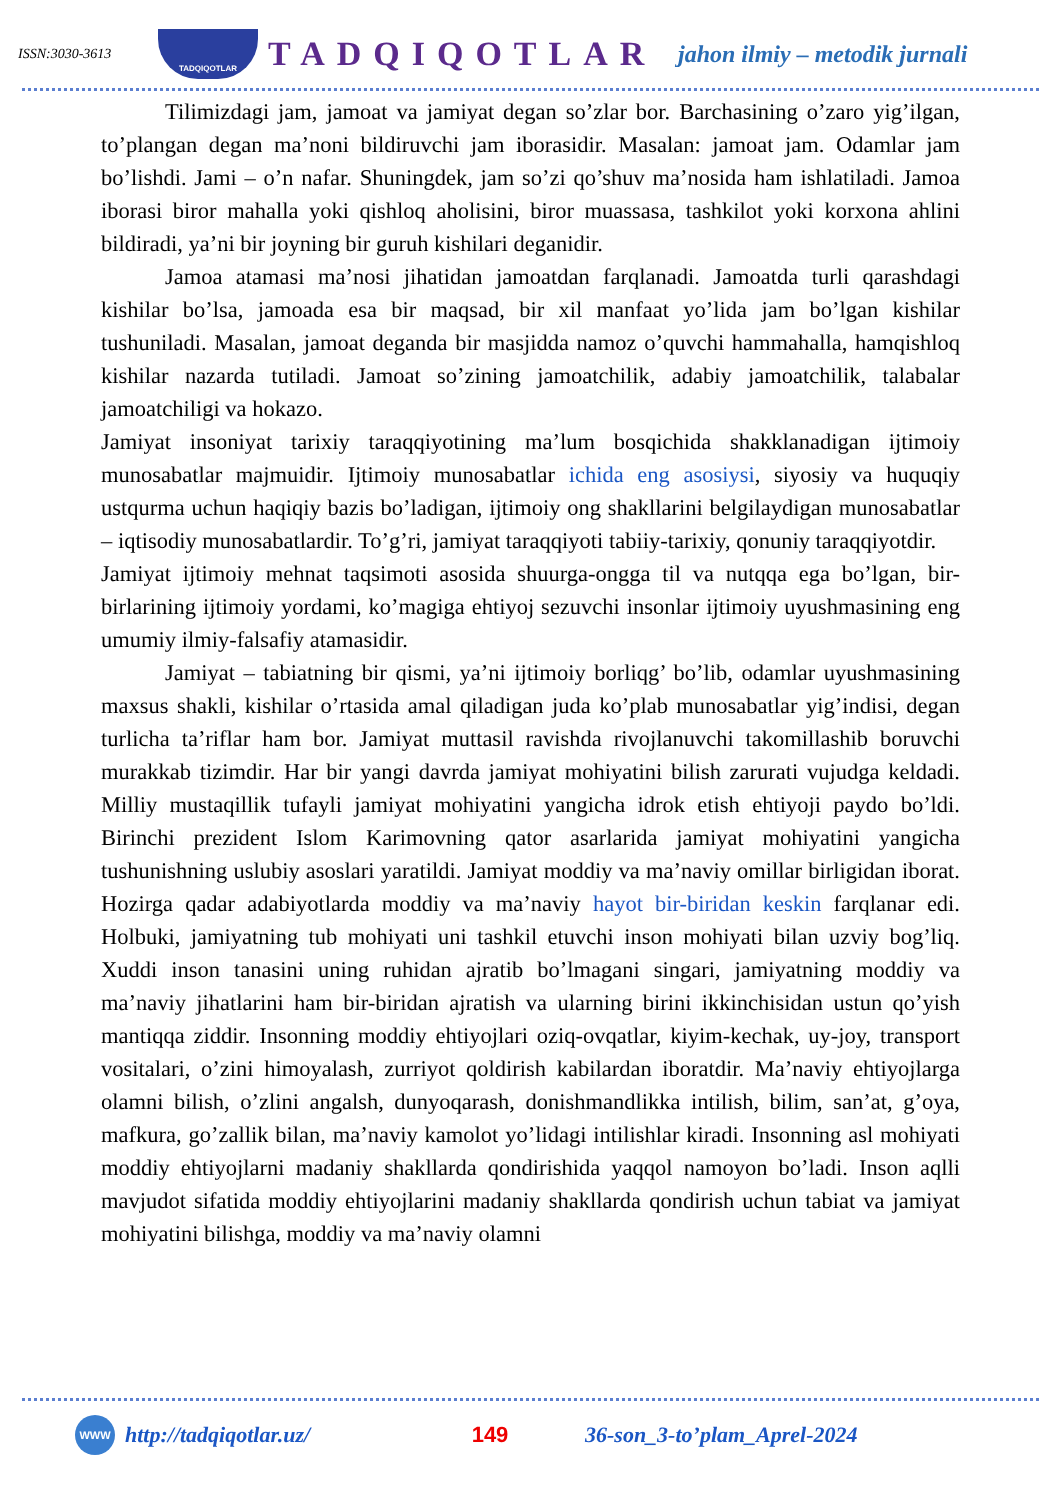ISSN:3030-3613
TADQIQOTLAR
TADQIQOTLAR
jahon ilmiy – metodik jurnali
Tilimizdagi jam, jamoat va jamiyat degan so’zlar bor. Barchasining o’zaro yig’ilgan, to’plangan degan ma’noni bildiruvchi jam iborasidir. Masalan: jamoat jam. Odamlar jam bo’lishdi. Jami – o’n nafar. Shuningdek, jam so’zi qo’shuv ma’nosida ham ishlatiladi. Jamoa iborasi biror mahalla yoki qishloq aholisini, biror muassasa, tashkilot yoki korxona ahlini bildiradi, ya’ni bir joyning bir guruh kishilari deganidir.
Jamoa atamasi ma’nosi jihatidan jamoatdan farqlanadi. Jamoatda turli qarashdagi kishilar bo’lsa, jamoada esa bir maqsad, bir xil manfaat yo’lida jam bo’lgan kishilar tushuniladi. Masalan, jamoat deganda bir masjidda namoz o’quvchi hammahalla, hamqishloq kishilar nazarda tutiladi. Jamoat so’zining jamoatchilik, adabiy jamoatchilik, talabalar jamoatchiligi va hokazo.
Jamiyat insoniyat tarixiy taraqqiyotining ma’lum bosqichida shakklanadigan ijtimoiy munosabatlar majmuidir. Ijtimoiy munosabatlar ichida eng asosiysi, siyosiy va huquqiy ustqurma uchun haqiqiy bazis bo’ladigan, ijtimoiy ong shakllarini belgilaydigan munosabatlar – iqtisodiy munosabatlardir. To’g’ri, jamiyat taraqqiyoti tabiiy-tarixiy, qonuniy taraqqiyotdir.
Jamiyat ijtimoiy mehnat taqsimoti asosida shuurga-ongga til va nutqqa ega bo’lgan, bir-birlarining ijtimoiy yordami, ko’magiga ehtiyoj sezuvchi insonlar ijtimoiy uyushmasining eng umumiy ilmiy-falsafiy atamasidir.
Jamiyat – tabiatning bir qismi, ya’ni ijtimoiy borliqg’ bo’lib, odamlar uyushmasining maxsus shakli, kishilar o’rtasida amal qiladigan juda ko’plab munosabatlar yig’indisi, degan turlicha ta’riflar ham bor. Jamiyat muttasil ravishda rivojlanuvchi takomillashib boruvchi murakkab tizimdir. Har bir yangi davrda jamiyat mohiyatini bilish zarurati vujudga keldadi. Milliy mustaqillik tufayli jamiyat mohiyatini yangicha idrok etish ehtiyoji paydo bo’ldi. Birinchi prezident Islom Karimovning qator asarlarida jamiyat mohiyatini yangicha tushunishning uslubiy asoslari yaratildi. Jamiyat moddiy va ma’naviy omillar birligidan iborat. Hozirga qadar adabiyotlarda moddiy va ma’naviy hayot bir-biridan keskin farqlanar edi. Holbuki, jamiyatning tub mohiyati uni tashkil etuvchi inson mohiyati bilan uzviy bog’liq. Xuddi inson tanasini uning ruhidan ajratib bo’lmagani singari, jamiyatning moddiy va ma’naviy jihatlarini ham bir-biridan ajratish va ularning birini ikkinchisidan ustun qo’yish mantiqqa ziddir. Insonning moddiy ehtiyojlari oziq-ovqatlar, kiyim-kechak, uy-joy, transport vositalari, o’zini himoyalash, zurriyot qoldirish kabilardan iboratdir. Ma’naviy ehtiyojlarga olamni bilish, o’zlini angalsh, dunyoqarash, donishmandlikka intilish, bilim, san’at, g’oya, mafkura, go’zallik bilan, ma’naviy kamolot yo’lidagi intilishlar kiradi. Insonning asl mohiyati moddiy ehtiyojlarni madaniy shakllarda qondirishida yaqqol namoyon bo’ladi. Inson aqlli mavjudot sifatida moddiy ehtiyojlarini madaniy shakllarda qondirish uchun tabiat va jamiyat mohiyatini bilishga, moddiy va ma’naviy olamni
WWW
http://tadqiqotlar.uz/ 149 36-son_3-to’plam_Aprel-2024